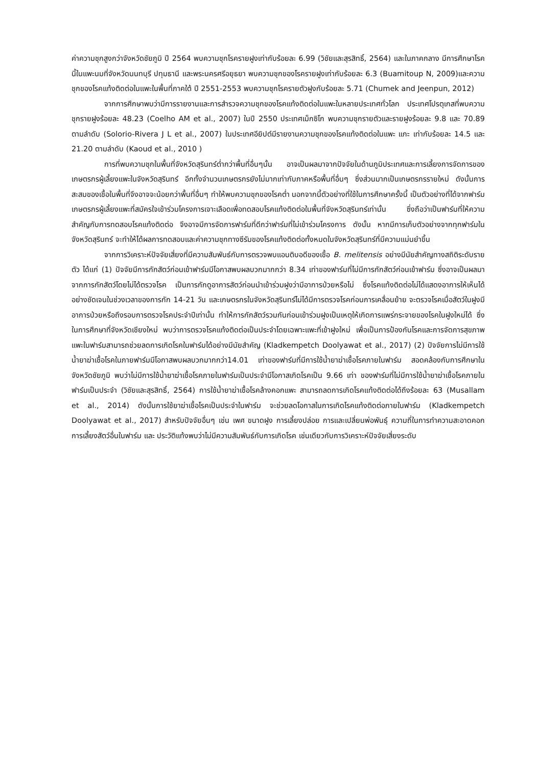ค่าความชุกสูงกว่าจังหวัดชัยภูมิ ปี 2564 พบความชุกโรคราย​ฝูงเท่ากับร้อยละ 6.99 (วิชัยและสุรสิทธิ์, 2564) และในภาคกลาง มีการศึกษาโรคนี้ในแพะนมที่จังหวัดนนทบุรี ปทุมธานี และพระนครศรีอยุธยา พบความชุกของโรครายฝูงเท่ากับร้อยละ 6.3 (Buamitoup N, 2009)และความชุกของโรคแท้งติดต่อในแพะในพื้นที่ภาคใต้ ปี 2551-2553 พบความชุกโรครายตัวฝูงกับร้อยละ 5.71 (Chumek and Jeenpun, 2012)
จากการศึกษาพบว่ามีการรายงานและการสำรวจความชุกของโรคแท้งติดต่อในแพะในหลายประเทศทั่วโลก ประเทศโปรตุเกสที่พบความชุกรายฝูงร้อยละ 48.23 (Coelho AM et al., 2007) ในปี 2550 ประเทศเม็กซิโก พบความชุกรายตัวและรายฝูงร้อยละ 9.8 และ 70.89 ตามลำดับ (Solorio-Rivera J L et al., 2007) ในประเทศอียิปต์มีรายงานความชุกของโรคแท้งติดต่อในแพะ แกะ เท่ากับร้อยละ 14.5 และ 21.20 ตามลำดับ (Kaoud et al., 2010 )
การที่พบความชุกในพื้นที่จังหวัดสุรินทร์ต่ำกว่าพื้นที่อื่นๆนั้น อาจเป็นผลมาจากปัจจัยในด้านภูมิประเทศและการเลี้ยงการจัดการของเกษตรกรผู้เลี้ยงแพะในจังหวัดสุรินทร์ อีกทั้งจำนวนเกษตรกรยังไม่มากเท่ากับภาคหรือพื้นที่อื่นๆ ซึ่งส่วนมากเป็นเกษตรกรรายใหม่ ดังนั้นการสะสมของเชื้อในพื้นที่จึงอาจจะน้อยกว่าพื้นที่อื่นๆ ทำให้พบความชุกของโรคต่ำ นอกจากนี้ตัวอย่างที่ใช้ในการศึกษาครั้งนี้ เป็นตัวอย่างที่ได้จากฟาร์มเกษตรกรผู้เลี้ยงแพะที่สมัครใจเข้าร่วมโครงการเจาะเลือดเพื่อทดสอบโรคแท้งติดต่อในพื้นที่จังหวัดสุรินทร์เท่านั้น ซึ่งถือว่าเป็นฟาร์มที่ให้ความสำคัญกับการทดสอบโรคแท้งติดต่อ จึงอาจมีการจัดการฟาร์มที่ดีกว่าฟาร์มที่ไม่เข้าร่วมโครงการ ดังนั้น หากมีการเก็บตัวอย่างจากทุกฟาร์มในจังหวัดสุรินทร์ จะทำให้ได้ผลการทดสอบและค่าความชุกทางซีรัมของโรคแท้งติดต่อทั้งหมดในจังหวัดสุรินทร์ที่มีความแม่นยำขึ้น
จากการวิเคราะห์ปัจจัยเสี่ยงที่มีความสัมพันธ์กับการตรวจพบแอนติบอดีของเชื้อ B. melitensis อย่างมีนัยสำคัญทางสถิติระดับรายตัว ได้แก่ (1) ปัจจัยมีการกักสัตว์ก่อนเข้าฟาร์มมีโอกาสพบผลบวกมากกว่า 8.34 เท่าของฟาร์มที่ไม่มีการกักสัตว์ก่อนเข้าฟาร์ม ซึ่งอาจเป็นผลมาจากการกักสัตว์โดยไม่ได้ตรวจโรค เป็นการกักดูอาการสัตว์ก่อนนำเข้าร่วมฝูงว่ามีอาการป่วยหรือไม่ ซึ่งโรคแท้งติดต่อไม่ได้แสดงอาการให้เห็นได้อย่างชัดเจนในช่วงเวลาของการกัก 14-21 วัน และเกษตรกรในจังหวัดสุรินทร์ไม่ได้มีการตรวจโรคก่อนการเคลื่อนย้าย จะตรวจโรคเมื่อสัตว์ในฝูงมีอาการป่วยหรือถึงรอบการตรวจโรคประจำปีเท่านั้น ทำให้การกักสัตว์รวมกันก่อนเข้าร่วมฝูงเป็นเหตุให้เกิดการแพร่กระจายของโรคในฝูงใหม่ได้ ซึ่งในการศึกษาที่จังหวัดเชียงใหม่ พบว่าการตรวจโรคแท้งติดต่อเป็นประจำโดยเฉพาะแพะที่เข้าฝูงใหม่ เพื่อเป็นการป้องกันโรคและการจัดการสุขภาพแพะในฟาร์มสามารถช่วยลดการเกิดโรคในฟาร์มได้อย่างมีนัยสำคัญ (Kladkempetch Doolyawat et al., 2017) (2) ปัจจัยการไม่มีการใช้น้ำยาฆ่าเชื้อโรคในภายฟาร์มมีโอกาสพบผลบวกมากกว่า14.01 เท่าของฟาร์มที่มีการใช้น้ำยาฆ่าเชื้อโรคภายในฟาร์ม สอดคล้องกับการศึกษาในจังหวัดชัยภูมิ พบว่าไม่มีการใช้น้ำยาฆ่าเชื้อโรคภายในฟาร์มเป็นประจำมีโอกาสเกิดโรคเป็น 9.66 เท่า ของฟาร์มที่ไม่มีการใช้น้ำยาฆ่าเชื้อโรคภายในฟาร์มเป็นประจำ (วิชัยและสุรสิทธิ์, 2564) การใช้น้ำยาฆ่าเชื้อโรคล้างคอกแพะ สามารถลดการเกิดโรคแท้งติดต่อได้ถึงร้อยละ 63 (Musallam et al., 2014) ดังนั้นการใช้ยาฆ่าเชื้อโรคเป็นประจำในฟาร์ม จะช่วยลดโอกาสในการเกิดโรคแท้งติดต่อภายในฟาร์ม (Kladkempetch Doolyawat et al., 2017) สำหรับปัจจัยอื่นๆ เช่น เพศ ขนาดฝูง การเลี้ยงปล่อย การและเปลี่ยนพ่อพันธุ์ ความถี่ในการทำความสะอาดคอก การเลี้ยงสัตว์อื่นในฟาร์ม และ ประวัติแท้งพบว่าไม่มีความสัมพันธ์กับการเกิดโรค เช่นเดียวกับการวิเคราะห์ปัจจัยเสี่ยงระดับ